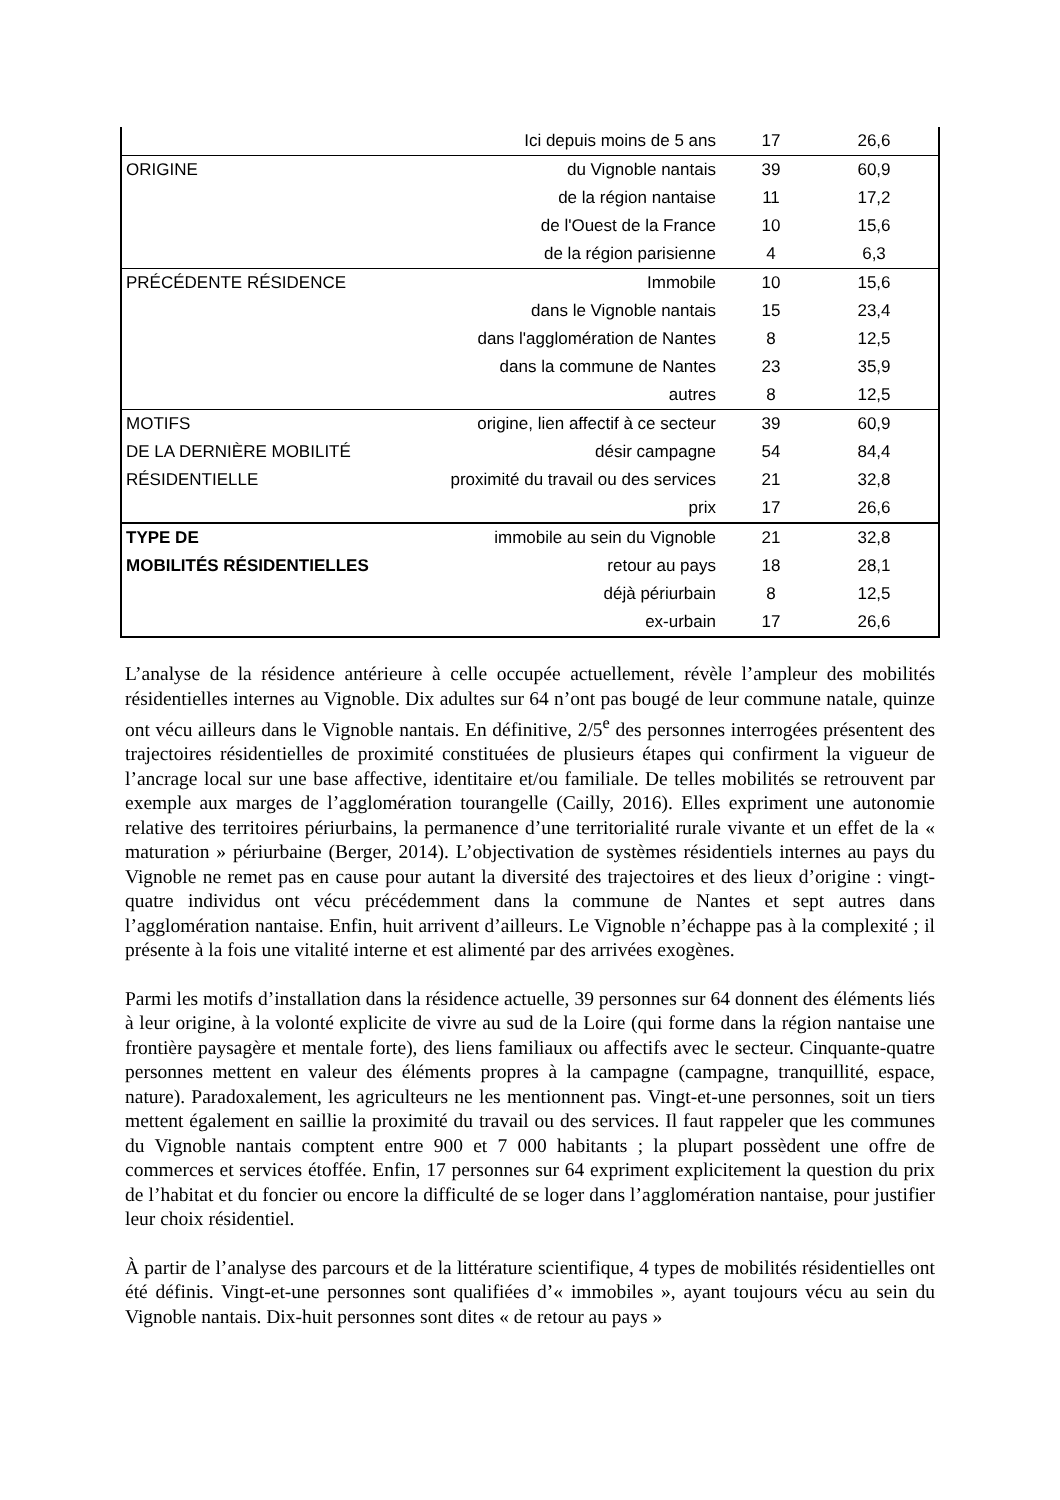| | Ici depuis moins de 5 ans | 17 | 26,6 |
| ORIGINE | du Vignoble nantais | 39 | 60,9 |
| | de la région nantaise | 11 | 17,2 |
| | de l'Ouest de la France | 10 | 15,6 |
| | de la région parisienne | 4 | 6,3 |
| PRÉCÉDENTE RÉSIDENCE | Immobile | 10 | 15,6 |
| | dans le Vignoble nantais | 15 | 23,4 |
| | dans l'agglomération de Nantes | 8 | 12,5 |
| | dans la commune de Nantes | 23 | 35,9 |
| | autres | 8 | 12,5 |
| MOTIFS | origine, lien affectif à ce secteur | 39 | 60,9 |
| DE LA DERNIÈRE MOBILITÉ | désir campagne | 54 | 84,4 |
| RÉSIDENTIELLE | proximité du travail ou des services | 21 | 32,8 |
| | prix | 17 | 26,6 |
| TYPE DE | immobile au sein du Vignoble | 21 | 32,8 |
| MOBILITÉS RÉSIDENTIELLES | retour au pays | 18 | 28,1 |
| | déjà périurbain | 8 | 12,5 |
| | ex-urbain | 17 | 26,6 |
L’analyse de la résidence antérieure à celle occupée actuellement, révèle l’ampleur des mobilités résidentielles internes au Vignoble. Dix adultes sur 64 n’ont pas bougé de leur commune natale, quinze ont vécu ailleurs dans le Vignoble nantais. En définitive, 2/5<sup>e</sup> des personnes interrogées présentent des trajectoires résidentielles de proximité constituées de plusieurs étapes qui confirment la vigueur de l’ancrage local sur une base affective, identitaire et/ou familiale. De telles mobilités se retrouvent par exemple aux marges de l’agglomération tourangelle (Cailly, 2016). Elles expriment une autonomie relative des territoires périurbains, la permanence d’une territorialité rurale vivante et un effet de la « maturation » périurbaine (Berger, 2014). L’objectivation de systèmes résidentiels internes au pays du Vignoble ne remet pas en cause pour autant la diversité des trajectoires et des lieux d’origine : vingt-quatre individus ont vécu précédemment dans la commune de Nantes et sept autres dans l’agglomération nantaise. Enfin, huit arrivent d’ailleurs. Le Vignoble n’échappe pas à la complexité ; il présente à la fois une vitalité interne et est alimenté par des arrivées exogènes.
Parmi les motifs d’installation dans la résidence actuelle, 39 personnes sur 64 donnent des éléments liés à leur origine, à la volonté explicite de vivre au sud de la Loire (qui forme dans la région nantaise une frontière paysagère et mentale forte), des liens familiaux ou affectifs avec le secteur. Cinquante-quatre personnes mettent en valeur des éléments propres à la campagne (campagne, tranquillité, espace, nature). Paradoxalement, les agriculteurs ne les mentionnent pas. Vingt-et-une personnes, soit un tiers mettent également en saillie la proximité du travail ou des services. Il faut rappeler que les communes du Vignoble nantais comptent entre 900 et 7 000 habitants ; la plupart possèdent une offre de commerces et services étoffée. Enfin, 17 personnes sur 64 expriment explicitement la question du prix de l’habitat et du foncier ou encore la difficulté de se loger dans l’agglomération nantaise, pour justifier leur choix résidentiel.
À partir de l’analyse des parcours et de la littérature scientifique, 4 types de mobilités résidentielles ont été définis. Vingt-et-une personnes sont qualifiées d’« immobiles », ayant toujours vécu au sein du Vignoble nantais. Dix-huit personnes sont dites « de retour au pays »